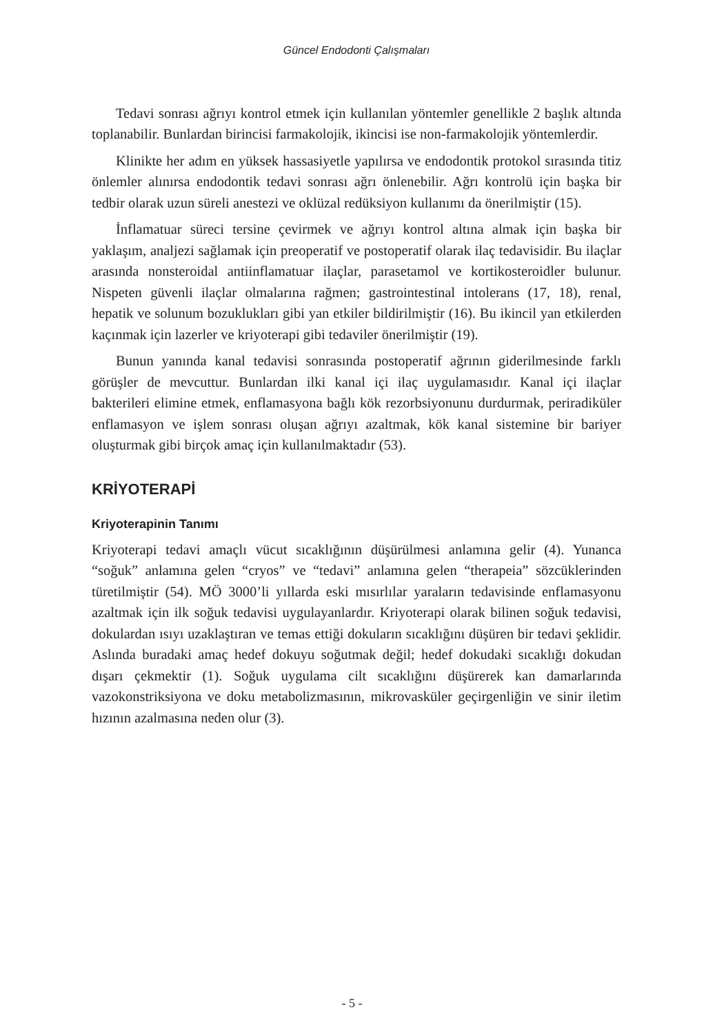Güncel Endodonti Çalışmaları
Tedavi sonrası ağrıyı kontrol etmek için kullanılan yöntemler genellikle 2 başlık altında toplanabilir. Bunlardan birincisi farmakolojik, ikincisi ise non-farmakolojik yöntemlerdir.
Klinikte her adım en yüksek hassasiyetle yapılırsa ve endodontik protokol sırasında titiz önlemler alınırsa endodontik tedavi sonrası ağrı önlenebilir. Ağrı kontrolü için başka bir tedbir olarak uzun süreli anestezi ve oklüzal redüksiyon kullanımı da önerilmiştir (15).
İnflamatuar süreci tersine çevirmek ve ağrıyı kontrol altına almak için başka bir yaklaşım, analjezi sağlamak için preoperatif ve postoperatif olarak ilaç tedavisidir. Bu ilaçlar arasında nonsteroidal antiinflamatuar ilaçlar, parasetamol ve kortikosteroidler bulunur. Nispeten güvenli ilaçlar olmalarına rağmen; gastrointestinal intolerans (17, 18), renal, hepatik ve solunum bozuklukları gibi yan etkiler bildirilmiştir (16). Bu ikincil yan etkilerden kaçınmak için lazerler ve kriyoterapi gibi tedaviler önerilmiştir (19).
Bunun yanında kanal tedavisi sonrasında postoperatif ağrının giderilmesinde farklı görüşler de mevcuttur. Bunlardan ilki kanal içi ilaç uygulamasıdır. Kanal içi ilaçlar bakterileri elimine etmek, enflamasyona bağlı kök rezorbsiyonunu durdurmak, periradiküler enflamasyon ve işlem sonrası oluşan ağrıyı azaltmak, kök kanal sistemine bir bariyer oluşturmak gibi birçok amaç için kullanılmaktadır (53).
KRİYOTERAPİ
Kriyoterapinin Tanımı
Kriyoterapi tedavi amaçlı vücut sıcaklığının düşürülmesi anlamına gelir (4). Yunanca “soğuk” anlamına gelen “cryos” ve “tedavi” anlamına gelen “therapeia” sözcüklerinden türetilmiştir (54). MÖ 3000’li yıllarda eski mısırlılar yaraların tedavisinde enflamasyonu azaltmak için ilk soğuk tedavisi uygulayanlardır. Kriyoterapi olarak bilinen soğuk tedavisi, dokulardan ısıyı uzaklaştıran ve temas ettiği dokuların sıcaklığını düşüren bir tedavi şeklidir. Aslında buradaki amaç hedef dokuyu soğutmak değil; hedef dokudaki sıcaklığı dokudan dışarı çekmektir (1). Soğuk uygulama cilt sıcaklığını düşürerek kan damarlarında vazokonstriksiyona ve doku metabolizmasının, mikrovasküler geçirgenliğin ve sinir iletim hızının azalmasına neden olur (3).
- 5 -